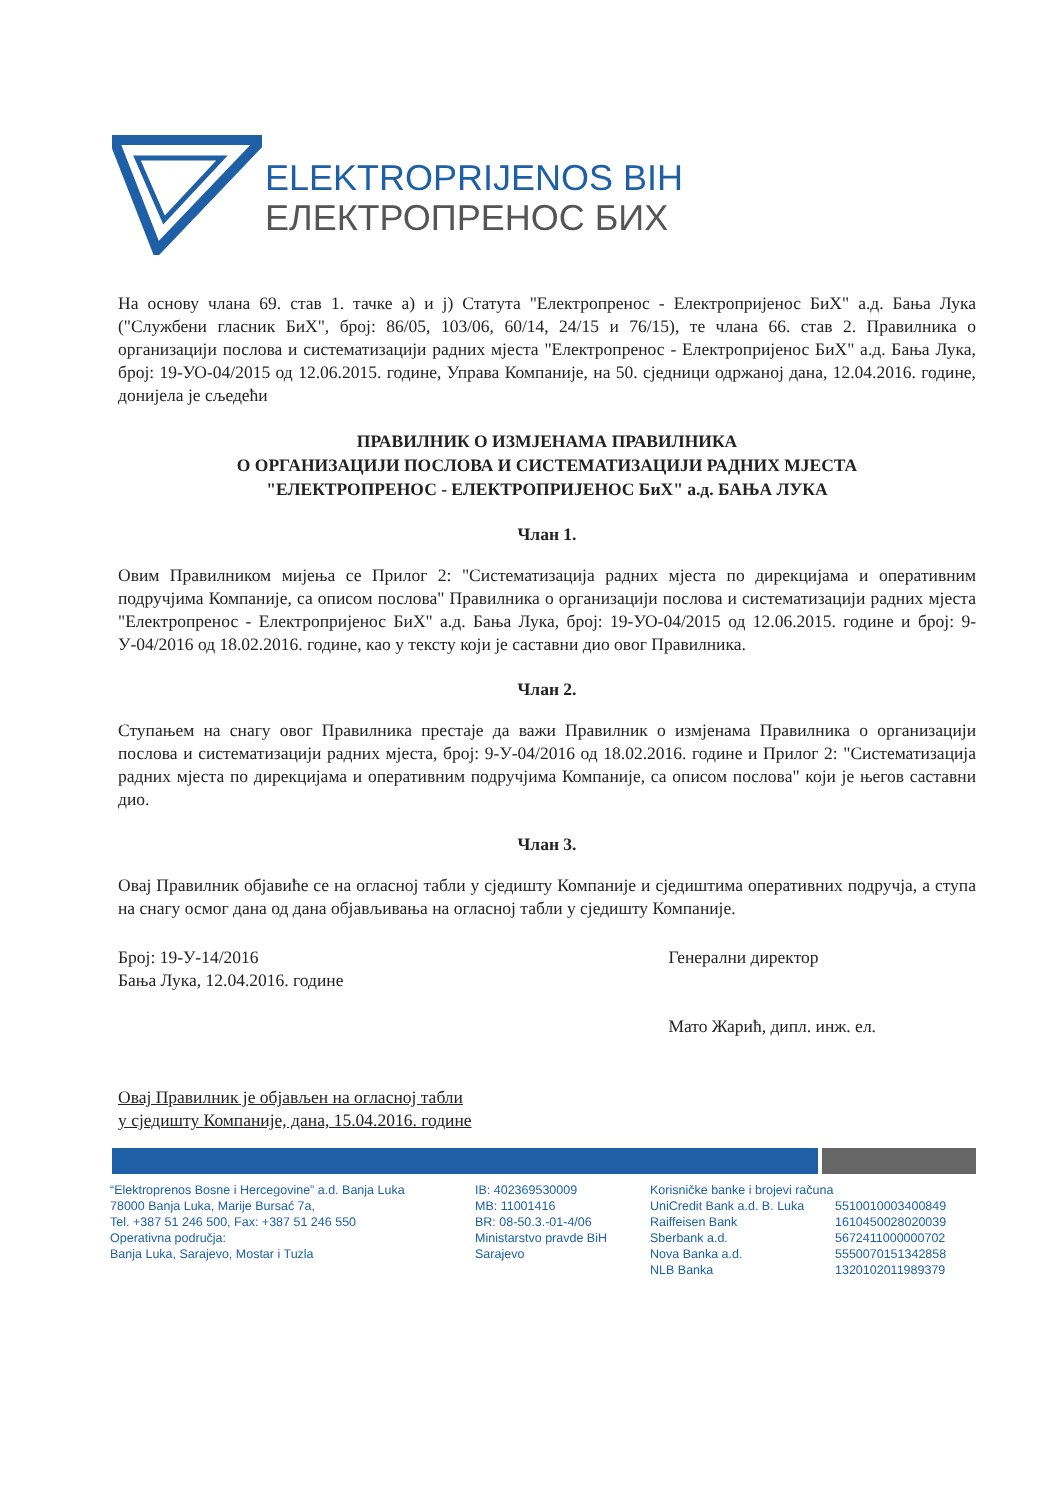ELEKTROPRIJENOS BIH
ЕЛЕКТРОПРЕНОС БИХ
На основу члана 69. став 1. тачке а) и ј) Статута "Електропренос - Електропријенос БиХ" а.д. Бања Лука ("Службени гласник БиХ", број: 86/05, 103/06, 60/14, 24/15 и 76/15), те члана 66. став 2. Правилника о организацији послова и систематизацији радних мјеста "Електропренос - Електропријенос БиХ" а.д. Бања Лука, број: 19-УО-04/2015 од 12.06.2015. године, Управа Компаније, на 50. сједници одржаној дана, 12.04.2016. године, донијела је сљедећи
ПРАВИЛНИК О ИЗМЈЕНАМА ПРАВИЛНИКА
О ОРГАНИЗАЦИЈИ ПОСЛОВА И СИСТЕМАТИЗАЦИЈИ РАДНИХ МЈЕСТА
"ЕЛЕКТРОПРЕНОС - ЕЛЕКТРОПРИЈЕНОС БиХ" а.д. БАЊА ЛУКА
Члан 1.
Овим Правилником мијења се Прилог 2: "Систематизација радних мјеста по дирекцијама и оперативним подручјима Компаније, са описом послова" Правилника о организацији послова и систематизацији радних мјеста "Електропренос - Електропријенос БиХ" а.д. Бања Лука, број: 19-УО-04/2015 од 12.06.2015. године и број: 9-У-04/2016 од 18.02.2016. године, као у тексту који је саставни дио овог Правилника.
Члан 2.
Ступањем на снагу овог Правилника престаје да важи Правилник о измјенама Правилника о организацији послова и систематизацији радних мјеста, број: 9-У-04/2016 од 18.02.2016. године и Прилог 2: "Систематизација радних мјеста по дирекцијама и оперативним подручјима Компаније, са описом послова" који је његов саставни дио.
Члан 3.
Овај Правилник објавиће се на огласној табли у сједишту Компаније и сједиштима оперативних подручја, а ступа на снагу осмог дана од дана објављивања на огласној табли у сједишту Компаније.
Број: 19-У-14/2016
Бања Лука, 12.04.2016. године
Генерални директор
Мато Жарић, дипл. инж. ел.
Овај Правилник је објављен на огласној табли
у сједишту Компаније, дана, 15.04.2016. године
“Elektroprenos Bosne i Hercegovine” a.d. Banja Luka
78000 Banja Luka, Marije Bursać 7a,
Tel. +387 51 246 500, Fax: +387 51 246 550
Operativna područja:
Banja Luka, Sarajevo, Mostar i Tuzla
IB: 402369530009
MB: 11001416
BR: 08-50.3.-01-4/06
Ministarstvo pravde BiH
Sarajevo
Korisničke banke i brojevi računa
UniCredit Bank a.d. B. Luka
Raiffeisen Bank
Sberbank a.d.
Nova Banka a.d.
NLB Banka
5510010003400849
1610450028020039
5672411000000702
5550070151342858
1320102011989379